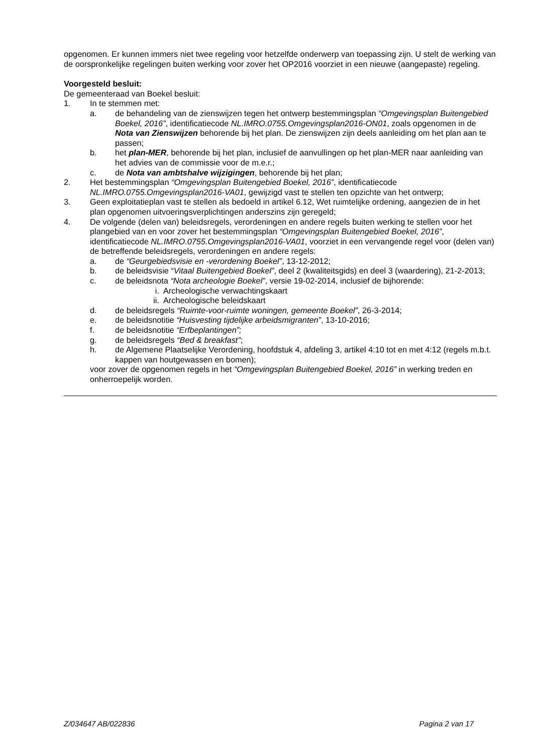opgenomen. Er kunnen immers niet twee regeling voor hetzelfde onderwerp van toepassing zijn. U stelt de werking van de oorspronkelijke regelingen buiten werking voor zover het OP2016 voorziet in een nieuwe (aangepaste) regeling.
Voorgesteld besluit:
De gemeenteraad van Boekel besluit:
1. In te stemmen met:
a. de behandeling van de zienswijzen tegen het ontwerp bestemmingsplan “Omgevingsplan Buitengebied Boekel, 2016”, identificatiecode NL.IMRO.0755.Omgevingsplan2016-ON01, zoals opgenomen in de Nota van Zienswijzen behorende bij het plan. De zienswijzen zijn deels aanleiding om het plan aan te passen;
b. het plan-MER, behorende bij het plan, inclusief de aanvullingen op het plan-MER naar aanleiding van het advies van de commissie voor de m.e.r.;
c. de Nota van ambtshalve wijzigingen, behorende bij het plan;
2. Het bestemmingsplan “Omgevingsplan Buitengebied Boekel, 2016”, identificatiecode NL.IMRO.0755.Omgevingsplan2016-VA01, gewijzigd vast te stellen ten opzichte van het ontwerp;
3. Geen exploitatieplan vast te stellen als bedoeld in artikel 6.12, Wet ruimtelijke ordening, aangezien de in het plan opgenomen uitvoeringsverplichtingen anderszins zijn geregeld;
4. De volgende (delen van) beleidsregels, verordeningen en andere regels buiten werking te stellen voor het plangebied van en voor zover het bestemmingsplan “Omgevingsplan Buitengebied Boekel, 2016”, identificatiecode NL.IMRO.0755.Omgevingsplan2016-VA01, voorziet in een vervangende regel voor (delen van) de betreffende beleidsregels, verordeningen en andere regels:
a. de “Geurgebiedsvisie en -verordening Boekel”, 13-12-2012;
b. de beleidsvisie “Vitaal Buitengebied Boekel”, deel 2 (kwaliteitsgids) en deel 3 (waardering), 21-2-2013;
c. de beleidsnota “Nota archeologie Boekel”, versie 19-02-2014, inclusief de bijhorende:
i. Archeologische verwachtingskaart
ii. Archeologische beleidskaart
d. de beleidsregels “Ruimte-voor-ruimte woningen, gemeente Boekel”, 26-3-2014;
e. de beleidsnotitie “Huisvesting tijdelijke arbeidsmigranten”, 13-10-2016;
f. de beleidsnotitie “Erfbeplantingen”;
g. de beleidsregels “Bed & breakfast”;
h. de Algemene Plaatselijke Verordening, hoofdstuk 4, afdeling 3, artikel 4:10 tot en met 4:12 (regels m.b.t. kappen van houtgewassen en bomen);
voor zover de opgenomen regels in het “Omgevingsplan Buitengebied Boekel, 2016” in werking treden en onherroepelijk worden.
Z/034647 AB/022836 Pagina 2 van 17